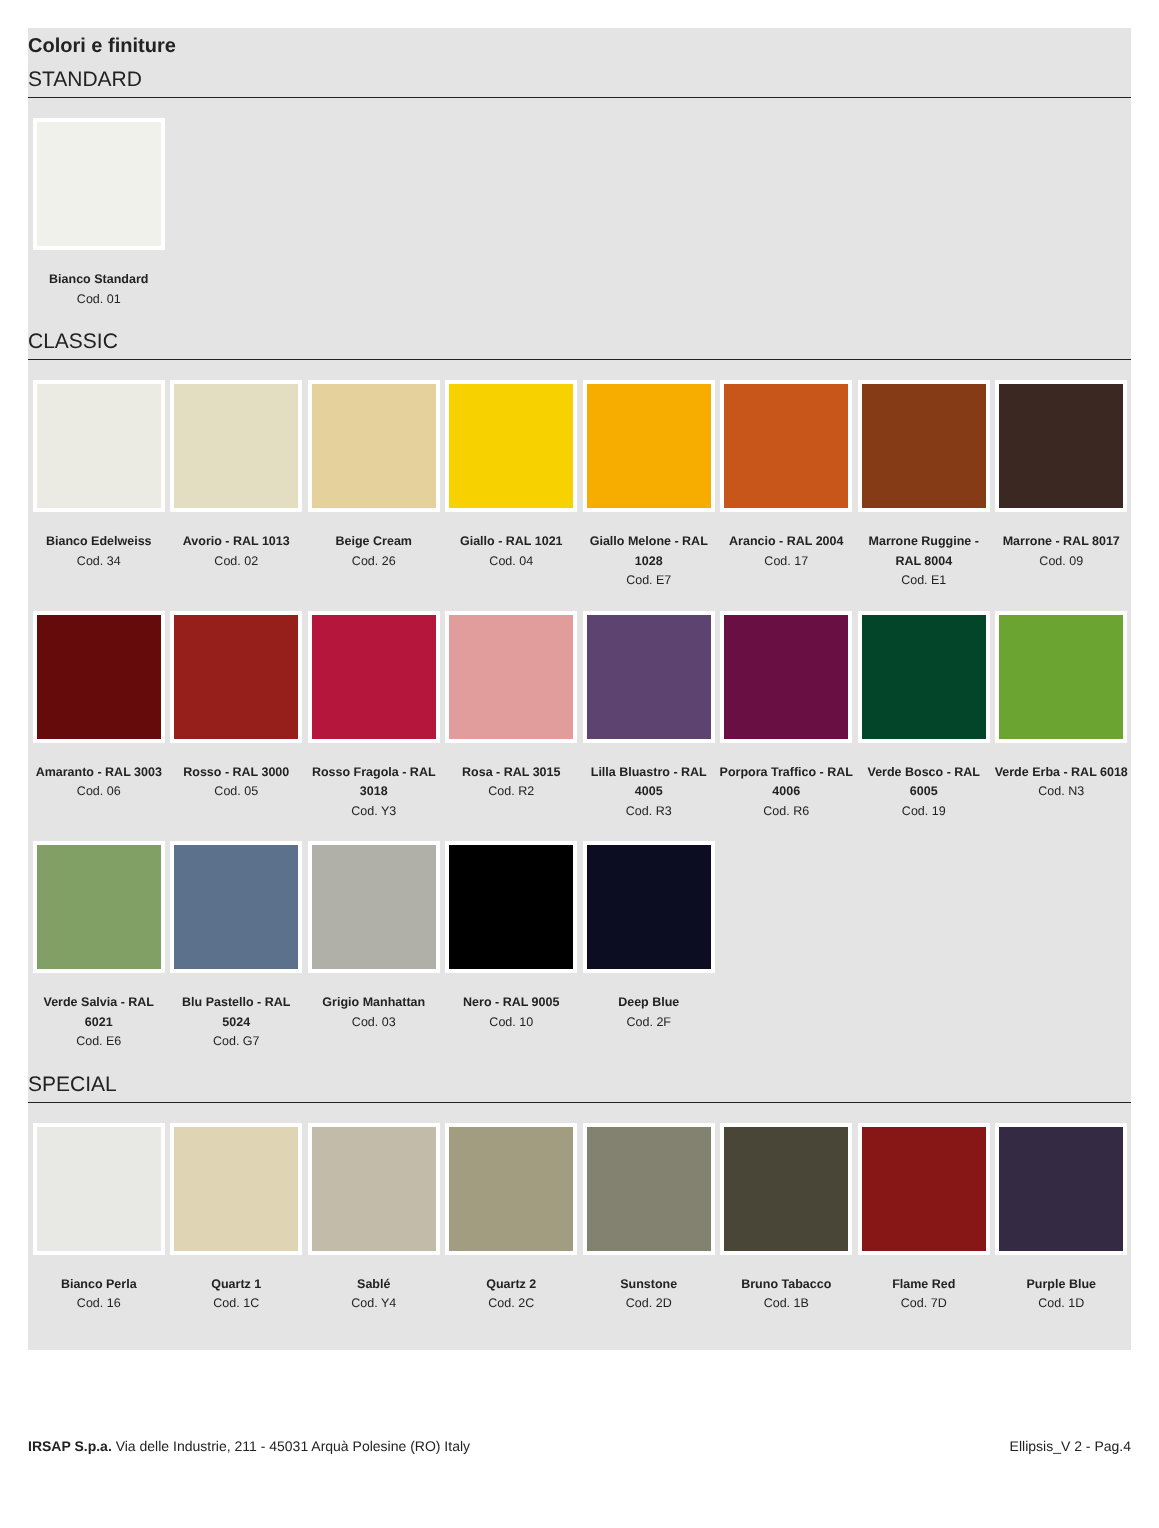Colori e finiture
STANDARD
Bianco Standard
Cod. 01
CLASSIC
Bianco Edelweiss
Cod. 34
Avorio - RAL 1013
Cod. 02
Beige Cream
Cod. 26
Giallo - RAL 1021
Cod. 04
Giallo Melone - RAL 1028
Cod. E7
Arancio - RAL 2004
Cod. 17
Marrone Ruggine - RAL 8004
Cod. E1
Marrone - RAL 8017
Cod. 09
Amaranto - RAL 3003
Cod. 06
Rosso - RAL 3000
Cod. 05
Rosso Fragola - RAL 3018
Cod. Y3
Rosa - RAL 3015
Cod. R2
Lilla Bluastro - RAL 4005
Cod. R3
Porpora Traffico - RAL 4006
Cod. R6
Verde Bosco - RAL 6005
Cod. 19
Verde Erba - RAL 6018
Cod. N3
Verde Salvia - RAL 6021
Cod. E6
Blu Pastello - RAL 5024
Cod. G7
Grigio Manhattan
Cod. 03
Nero - RAL 9005
Cod. 10
Deep Blue
Cod. 2F
SPECIAL
Bianco Perla
Cod. 16
Quartz 1
Cod. 1C
Sablé
Cod. Y4
Quartz 2
Cod. 2C
Sunstone
Cod. 2D
Bruno Tabacco
Cod. 1B
Flame Red
Cod. 7D
Purple Blue
Cod. 1D
IRSAP S.p.a. Via delle Industrie, 211 - 45031 Arquà Polesine (RO) Italy
Ellipsis_V 2 - Pag.4